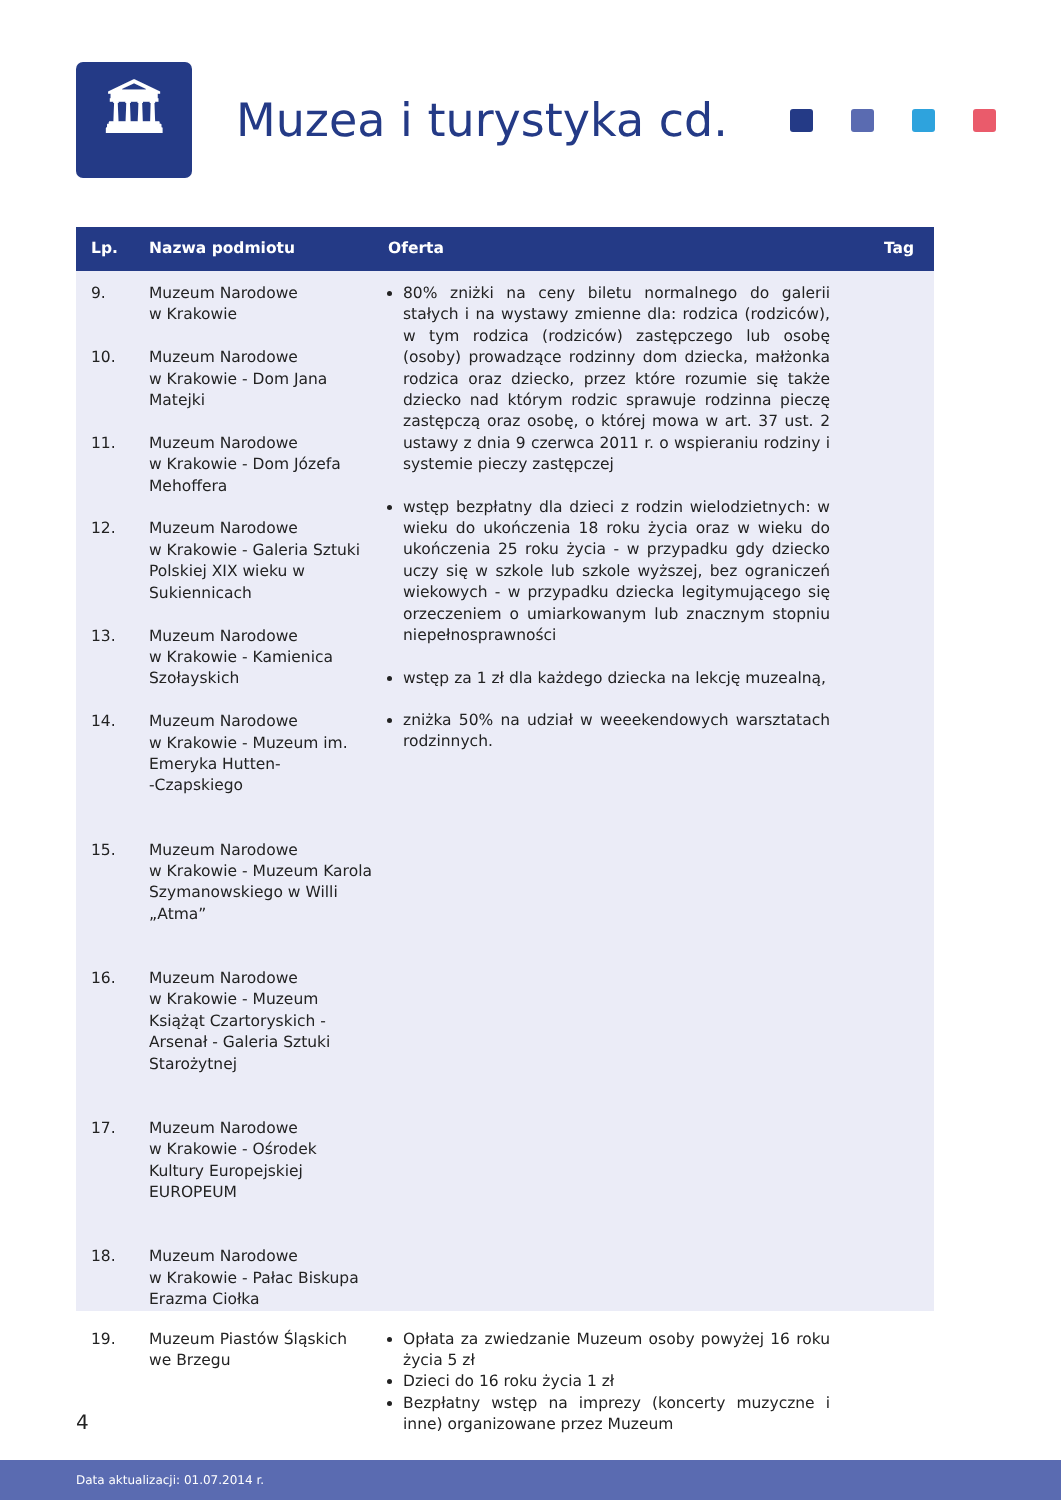🏛
Muzea i turystyka cd.
| Lp. | Nazwa podmiotu | Oferta | Tag |
| --- | --- | --- | --- |
| 9. 10. 11. 12. 13. 14. 15. 16. 17. 18. | Muzeum Narodowe w Krakowie Muzeum Narodowe w Krakowie - Dom Jana Matejki Muzeum Narodowe w Krakowie - Dom Józefa Mehoffera Muzeum Narodowe w Krakowie - Galeria Sztuki Polskiej XIX wieku w Sukiennicach Muzeum Narodowe w Krakowie - Kamienica Szołayskich Muzeum Narodowe w Krakowie - Muzeum im. Emeryka Hutten- -Czapskiego Muzeum Narodowe w Krakowie - Muzeum Karola Szymanowskiego w Willi „Atma” Muzeum Narodowe w Krakowie - Muzeum Książąt Czartoryskich - Arsenał - Galeria Sztuki Starożytnej Muzeum Narodowe w Krakowie - Ośrodek Kultury Europejskiej EUROPEUM Muzeum Narodowe w Krakowie - Pałac Biskupa Erazma Ciołka | 80% zniżki na ceny biletu normalnego do galerii stałych i na wystawy zmienne dla: rodzica (rodziców), w tym rodzica (rodziców) zastępczego lub osobę (osoby) prowadzące rodzinny dom dziecka, małżonka rodzica oraz dziecko, przez które rozumie się także dziecko nad którym rodzic sprawuje rodzinna pieczę zastępczą oraz osobę, o której mowa w art. 37 ust. 2 ustawy z dnia 9 czerwca 2011 r. o wspieraniu rodziny i systemie pieczy zastępczej wstęp bezpłatny dla dzieci z rodzin wielodzietnych: w wieku do ukończenia 18 roku życia oraz w wieku do ukończenia 25 roku życia - w przypadku gdy dziecko uczy się w szkole lub szkole wyższej, bez ograniczeń wiekowych - w przypadku dziecka legitymującego się orzeczeniem o umiarkowanym lub znacznym stopniu niepełnosprawności wstęp za 1 zł dla każdego dziecka na lekcję muzealną, zniżka 50% na udział w weeekendowych warsztatach rodzinnych. | |
| 19. | Muzeum Piastów Śląskich we Brzegu | Opłata za zwiedzanie Muzeum osoby powyżej 16 roku życia 5 zł Dzieci do 16 roku życia 1 zł Bezpłatny wstęp na imprezy (koncerty muzyczne i inne) organizowane przez Muzeum | |
4
Data aktualizacji: 01.07.2014 r.